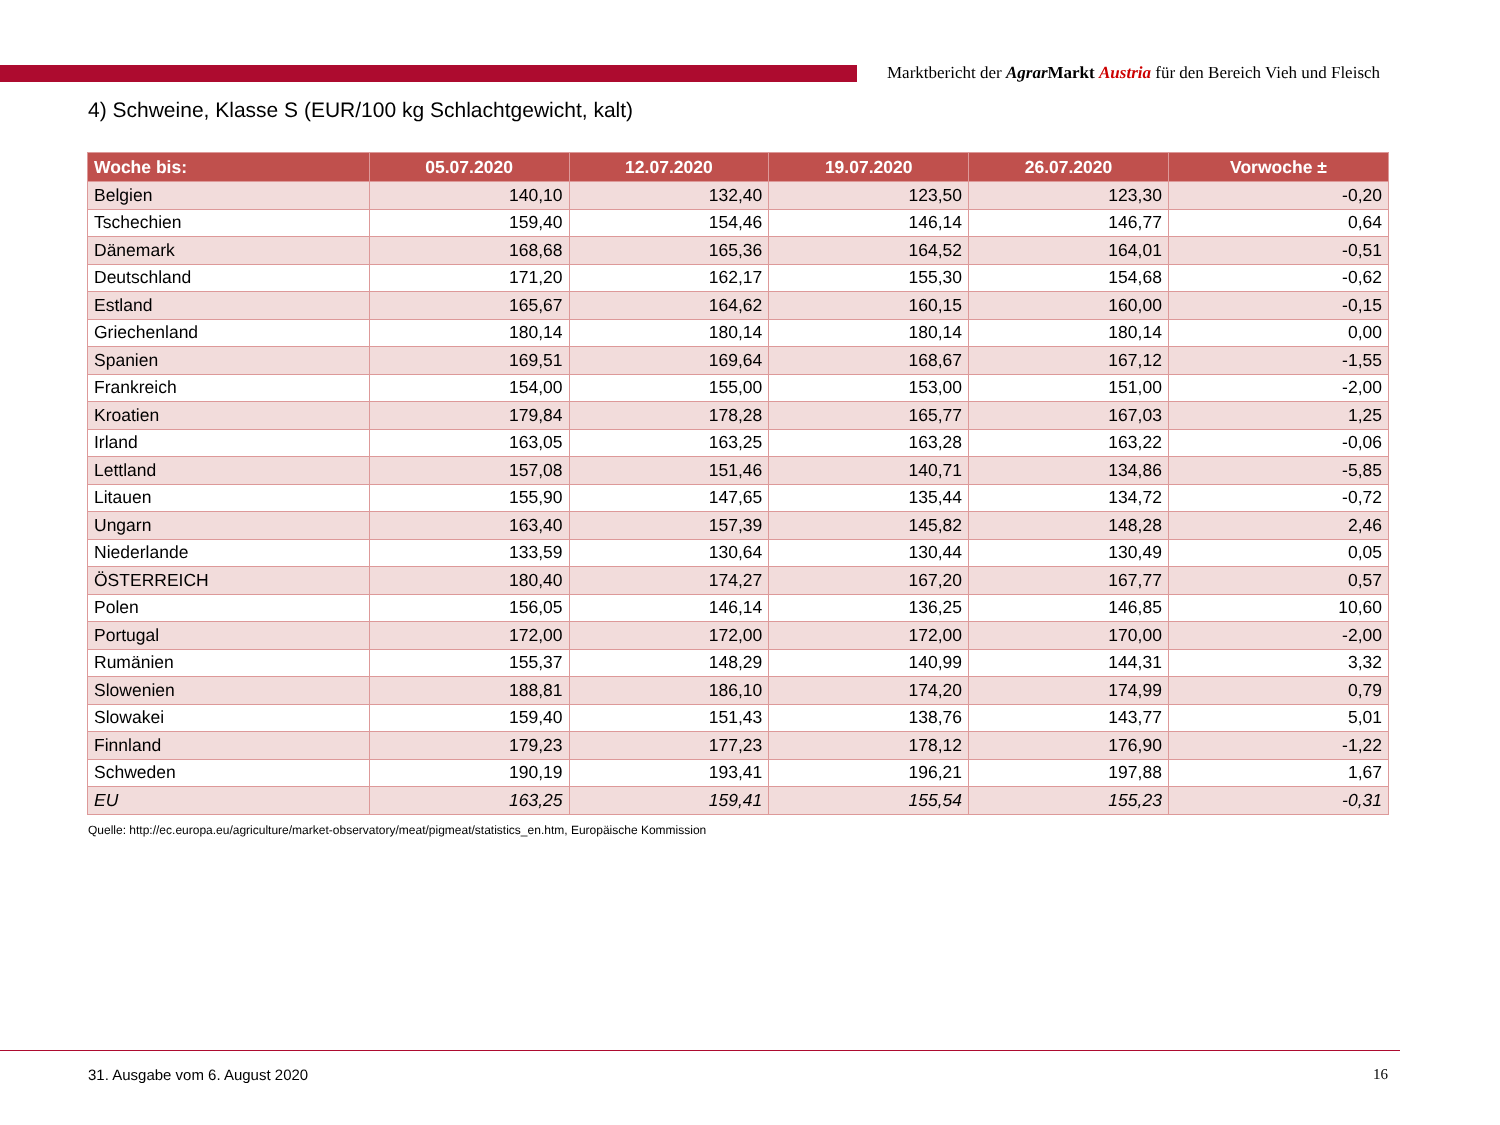Marktbericht der Agrar Markt Austria für den Bereich Vieh und Fleisch
4) Schweine, Klasse S (EUR/100 kg Schlachtgewicht, kalt)
| Woche bis: | 05.07.2020 | 12.07.2020 | 19.07.2020 | 26.07.2020 | Vorwoche ± |
| --- | --- | --- | --- | --- | --- |
| Belgien | 140,10 | 132,40 | 123,50 | 123,30 | -0,20 |
| Tschechien | 159,40 | 154,46 | 146,14 | 146,77 | 0,64 |
| Dänemark | 168,68 | 165,36 | 164,52 | 164,01 | -0,51 |
| Deutschland | 171,20 | 162,17 | 155,30 | 154,68 | -0,62 |
| Estland | 165,67 | 164,62 | 160,15 | 160,00 | -0,15 |
| Griechenland | 180,14 | 180,14 | 180,14 | 180,14 | 0,00 |
| Spanien | 169,51 | 169,64 | 168,67 | 167,12 | -1,55 |
| Frankreich | 154,00 | 155,00 | 153,00 | 151,00 | -2,00 |
| Kroatien | 179,84 | 178,28 | 165,77 | 167,03 | 1,25 |
| Irland | 163,05 | 163,25 | 163,28 | 163,22 | -0,06 |
| Lettland | 157,08 | 151,46 | 140,71 | 134,86 | -5,85 |
| Litauen | 155,90 | 147,65 | 135,44 | 134,72 | -0,72 |
| Ungarn | 163,40 | 157,39 | 145,82 | 148,28 | 2,46 |
| Niederlande | 133,59 | 130,64 | 130,44 | 130,49 | 0,05 |
| ÖSTERREICH | 180,40 | 174,27 | 167,20 | 167,77 | 0,57 |
| Polen | 156,05 | 146,14 | 136,25 | 146,85 | 10,60 |
| Portugal | 172,00 | 172,00 | 172,00 | 170,00 | -2,00 |
| Rumänien | 155,37 | 148,29 | 140,99 | 144,31 | 3,32 |
| Slowenien | 188,81 | 186,10 | 174,20 | 174,99 | 0,79 |
| Slowakei | 159,40 | 151,43 | 138,76 | 143,77 | 5,01 |
| Finnland | 179,23 | 177,23 | 178,12 | 176,90 | -1,22 |
| Schweden | 190,19 | 193,41 | 196,21 | 197,88 | 1,67 |
| EU | 163,25 | 159,41 | 155,54 | 155,23 | -0,31 |
Quelle: http://ec.europa.eu/agriculture/market-observatory/meat/pigmeat/statistics_en.htm, Europäische Kommission
31. Ausgabe vom 6. August 2020 16